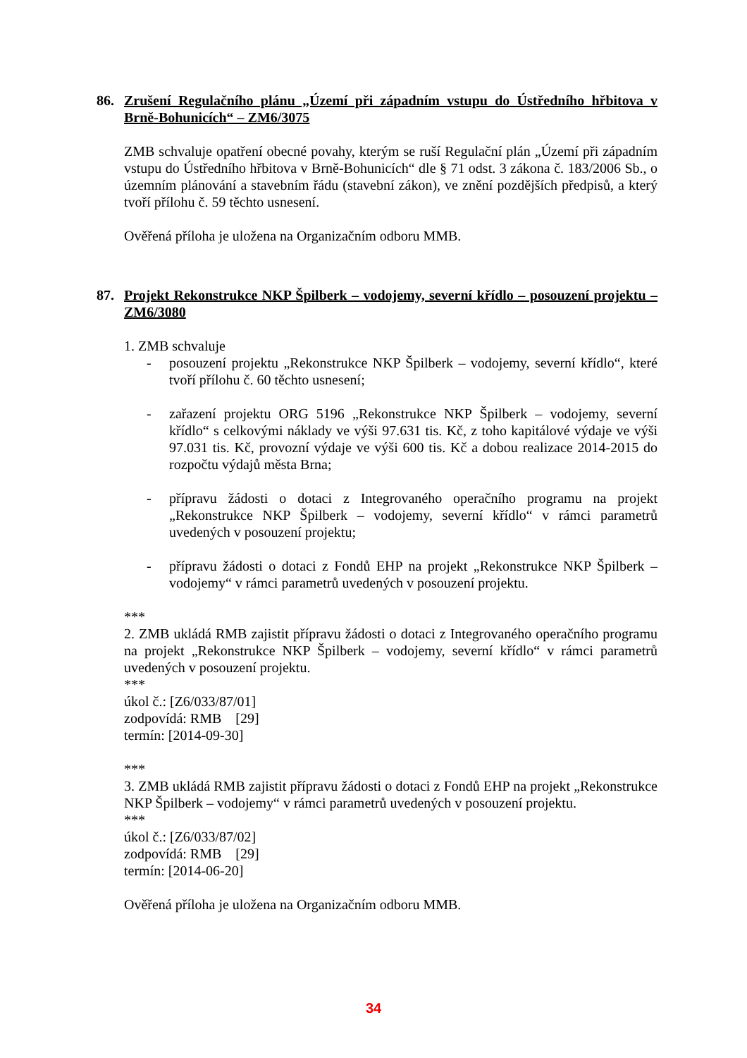86. Zrušení Regulačního plánu „Území při západním vstupu do Ústředního hřbitova v Brně-Bohunicích“ – ZM6/3075
ZMB schvaluje opatření obecné povahy, kterým se ruší Regulační plán „Území při západním vstupu do Ústředního hřbitova v Brně-Bohunicích“ dle § 71 odst. 3 zákona č. 183/2006 Sb., o územním plánování a stavebním řádu (stavební zákon), ve znění pozdějších předpisů, a který tvoří přílohu č. 59 těchto usnesení.
Ověřená příloha je uložena na Organizačním odboru MMB.
87. Projekt Rekonstrukce NKP Špilberk – vodojemy, severní křídlo – posouzení projektu – ZM6/3080
1. ZMB schvaluje
- posouzení projektu „Rekonstrukce NKP Špilberk – vodojemy, severní křídlo“, které tvoří přílohu č. 60 těchto usnesení;
- zařazení projektu ORG 5196 „Rekonstrukce NKP Špilberk – vodojemy, severní křídlo“ s celkovými náklady ve výši 97.631 tis. Kč, z toho kapitálové výdaje ve výši 97.031 tis. Kč, provozní výdaje ve výši 600 tis. Kč a dobou realizace 2014-2015 do rozpočtu výdajů města Brna;
- přípravu žádosti o dotaci z Integrovaného operačního programu na projekt „Rekonstrukce NKP Špilberk – vodojemy, severní křídlo“ v rámci parametrů uvedených v posouzení projektu;
- přípravu žádosti o dotaci z Fondů EHP na projekt „Rekonstrukce NKP Špilberk – vodojemy“ v rámci parametrů uvedených v posouzení projektu.
***
2. ZMB ukládá RMB zajistit přípravu žádosti o dotaci z Integrovaného operačního programu na projekt „Rekonstrukce NKP Špilberk – vodojemy, severní křídlo“ v rámci parametrů uvedených v posouzení projektu.
***
úkol č.: [Z6/033/87/01]
zodpovídá: RMB [29]
termín: [2014-09-30]
***
3. ZMB ukládá RMB zajistit přípravu žádosti o dotaci z Fondů EHP na projekt „Rekonstrukce NKP Špilberk – vodojemy“ v rámci parametrů uvedených v posouzení projektu.
***
úkol č.: [Z6/033/87/02]
zodpovídá: RMB [29]
termín: [2014-06-20]
Ověřená příloha je uložena na Organizačním odboru MMB.
34